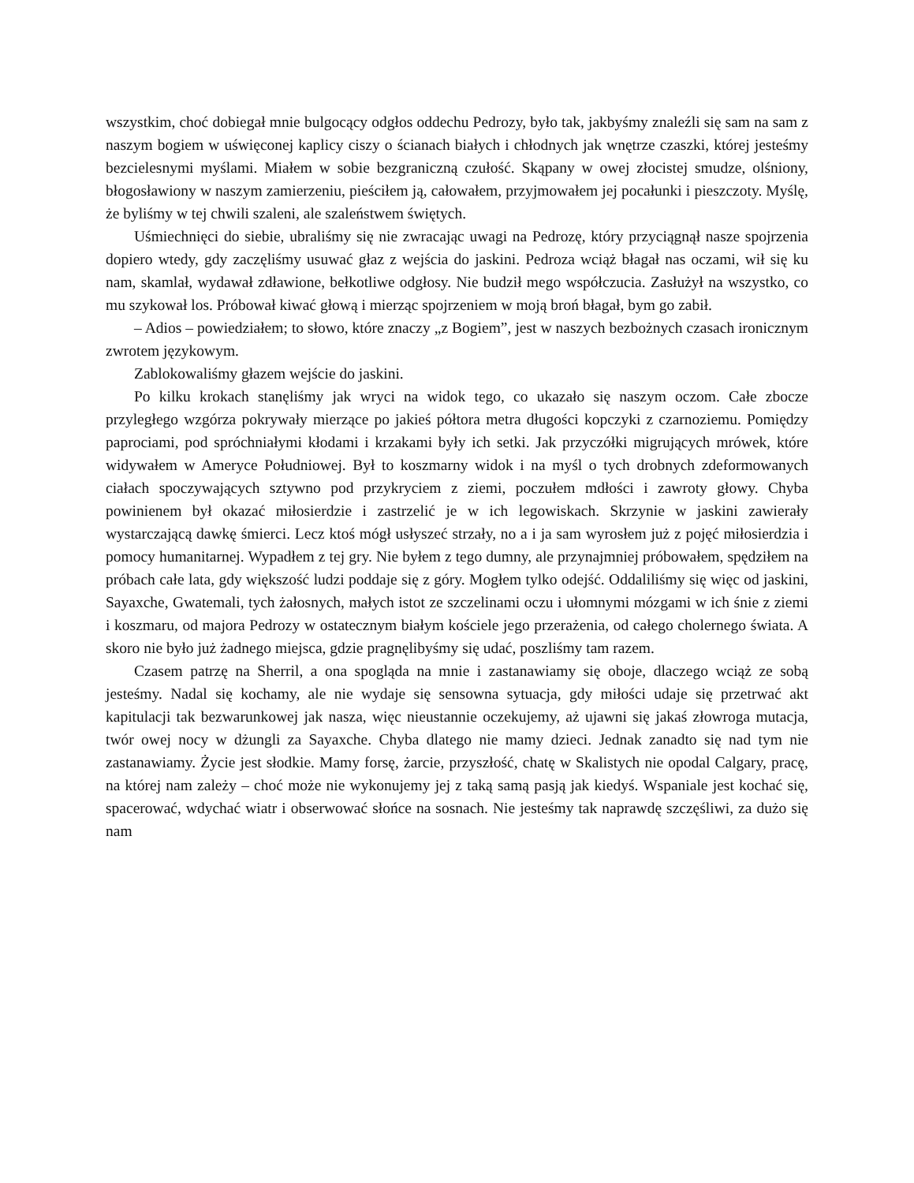wszystkim, choć dobiegał mnie bulgocący odgłos oddechu Pedrozy, było tak, jakbyśmy znaleźli się sam na sam z naszym bogiem w uświęconej kaplicy ciszy o ścianach białych i chłodnych jak wnętrze czaszki, której jesteśmy bezcielesnymi myślami. Miałem w sobie bezgraniczną czułość. Skąpany w owej złocistej smudze, olśniony, błogosławiony w naszym zamierzeniu, pieściłem ją, całowałem, przyjmowałem jej pocałunki i pieszczoty. Myślę, że byliśmy w tej chwili szaleni, ale szaleństwem świętych.
Uśmiechnięci do siebie, ubraliśmy się nie zwracając uwagi na Pedrozę, który przyciągnął nasze spojrzenia dopiero wtedy, gdy zaczęliśmy usuwać głaz z wejścia do jaskini. Pedroza wciąż błagał nas oczami, wił się ku nam, skamlał, wydawał zdławione, bełkotliwe odgłosy. Nie budził mego współczucia. Zasłużył na wszystko, co mu szykował los. Próbował kiwać głową i mierząc spojrzeniem w moją broń błagał, bym go zabił.
– Adios – powiedziałem; to słowo, które znaczy „z Bogiem”, jest w naszych bezbożnych czasach ironicznym zwrotem językowym.
Zablokowaliśmy głazem wejście do jaskini.
Po kilku krokach stanęliśmy jak wryci na widok tego, co ukazało się naszym oczom. Całe zbocze przyległego wzgórza pokrywały mierzące po jakieś półtora metra długości kopczyki z czarnoziemu. Pomiędzy paprociami, pod spróchniałymi kłodami i krzakami były ich setki. Jak przyczółki migrujących mrówek, które widywałem w Ameryce Południowej. Był to koszmarny widok i na myśl o tych drobnych zdeformowanych ciałach spoczywających sztywno pod przykryciem z ziemi, poczułem mdłości i zawroty głowy. Chyba powinienem był okazać miłosierdzie i zastrzelić je w ich legowiskach. Skrzynie w jaskini zawierały wystarczającą dawkę śmierci. Lecz ktoś mógł usłyszeć strzały, no a i ja sam wyrosłem już z pojęć miłosierdzia i pomocy humanitarnej. Wypadłem z tej gry. Nie byłem z tego dumny, ale przynajmniej próbowałem, spędziłem na próbach całe lata, gdy większość ludzi poddaje się z góry. Mogłem tylko odejść. Oddaliliśmy się więc od jaskini, Sayaxche, Gwatemali, tych żałosnych, małych istot ze szczelinami oczu i ułomnymi mózgami w ich śnie z ziemi i koszmaru, od majora Pedrozy w ostatecznym białym kościele jego przerażenia, od całego cholernego świata. A skoro nie było już żadnego miejsca, gdzie pragnęlibyśmy się udać, poszliśmy tam razem.
Czasem patrzę na Sherril, a ona spogląda na mnie i zastanawiamy się oboje, dlaczego wciąż ze sobą jesteśmy. Nadal się kochamy, ale nie wydaje się sensowna sytuacja, gdy miłości udaje się przetrwać akt kapitulacji tak bezwarunkowej jak nasza, więc nieustannie oczekujemy, aż ujawni się jakaś złowroga mutacja, twór owej nocy w dżungli za Sayaxche. Chyba dlatego nie mamy dzieci. Jednak zanadto się nad tym nie zastanawiamy. Życie jest słodkie. Mamy forsę, żarcie, przyszłość, chatę w Skalistych nie opodal Calgary, pracę, na której nam zależy – choć może nie wykonujemy jej z taką samą pasją jak kiedyś. Wspaniale jest kochać się, spacerować, wdychać wiatr i obserwować słońce na sosnach. Nie jesteśmy tak naprawdę szczęśliwi, za dużo się nam